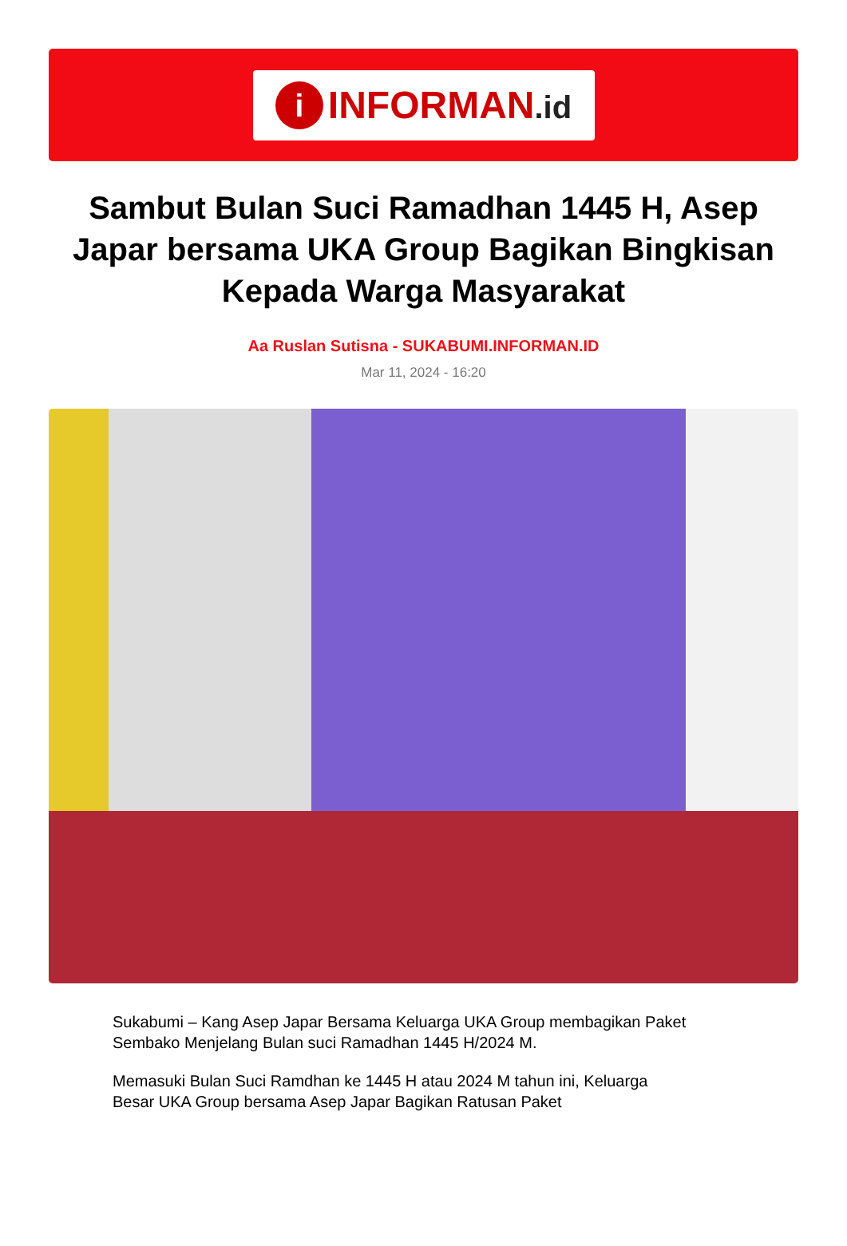i
INFORMAN.id
Sambut Bulan Suci Ramadhan 1445 H, Asep Japar bersama UKA Group Bagikan Bingkisan Kepada Warga Masyarakat
Aa Ruslan Sutisna - SUKABUMI.INFORMAN.ID
Mar 11, 2024 - 16:20
Sukabumi – Kang Asep Japar Bersama Keluarga UKA Group membagikan Paket Sembako Menjelang Bulan suci Ramadhan 1445 H/2024 M.
Memasuki Bulan Suci Ramdhan ke 1445 H atau 2024 M tahun ini, Keluarga Besar UKA Group bersama Asep Japar Bagikan Ratusan Paket